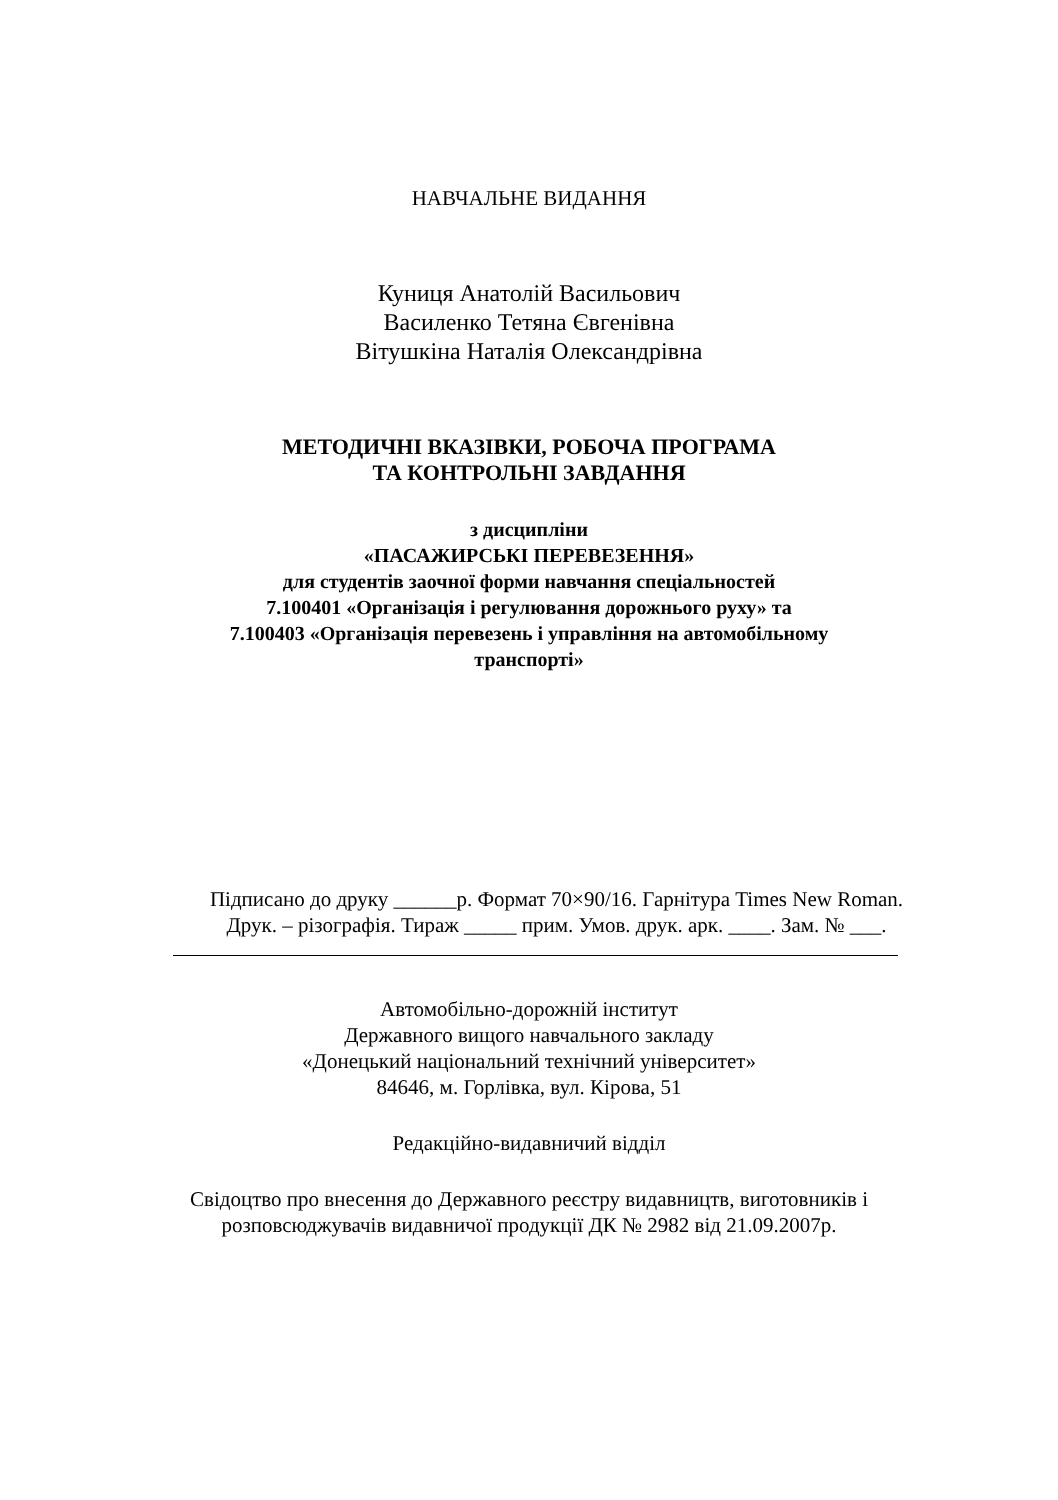НАВЧАЛЬНЕ ВИДАННЯ
Куниця Анатолій Васильович
Василенко Тетяна Євгенівна
Вітушкіна Наталія Олександрівна
МЕТОДИЧНІ ВКАЗІВКИ, РОБОЧА ПРОГРАМА
ТА КОНТРОЛЬНІ ЗАВДАННЯ
з дисципліни
«ПАСАЖИРСЬКІ ПЕРЕВЕЗЕННЯ»
для студентів заочної форми навчання спеціальностей
7.100401 «Організація і регулювання дорожнього руху» та
7.100403 «Організація перевезень і управління на автомобільному
транспорті»
Підписано до друку ______р. Формат 70×90/16. Гарнітура Times New Roman.
Друк. – різографія. Тираж _____ прим. Умов. друк. арк. ____. Зам. № ___.
Автомобільно-дорожній інститут
Державного вищого навчального закладу
«Донецький національний технічний університет»
84646, м. Горлівка, вул. Кірова, 51
Редакційно-видавничий відділ
Свідоцтво про внесення до Державного реєстру видавництв, виготовників і
розповсюджувачів видавничої продукції ДК № 2982 від 21.09.2007р.